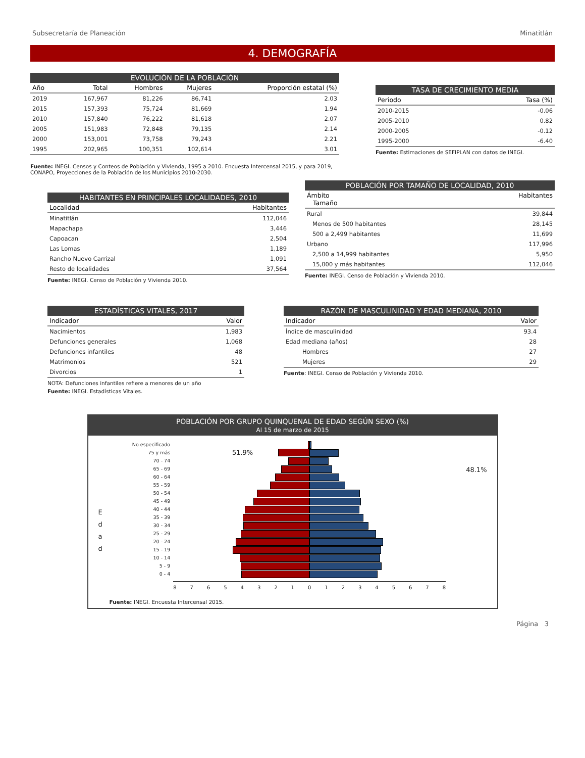Subsecretaría de Planeación Minatitlán
4. DEMOGRAFÍA
EVOLUCIÓN DE LA POBLACIÓN
| Año | Total | Hombres | Mujeres | Proporción estatal (%) |
| --- | --- | --- | --- | --- |
| 2019 | 167,967 | 81,226 | 86,741 | 2.03 |
| 2015 | 157,393 | 75,724 | 81,669 | 1.94 |
| 2010 | 157,840 | 76,222 | 81,618 | 2.07 |
| 2005 | 151,983 | 72,848 | 79,135 | 2.14 |
| 2000 | 153,001 | 73,758 | 79,243 | 2.21 |
| 1995 | 202,965 | 100,351 | 102,614 | 3.01 |
Fuente: INEGI. Censos y Conteos de Población y Vivienda, 1995 a 2010. Encuesta Intercensal 2015, y para 2019, CONAPO, Proyecciones de la Población de los Municipios 2010-2030.
TASA DE CRECIMIENTO MEDIA
| Periodo | Tasa (%) |
| --- | --- |
| 2010-2015 | -0.06 |
| 2005-2010 | 0.82 |
| 2000-2005 | -0.12 |
| 1995-2000 | -6.40 |
Fuente: Estimaciones de SEFIPLAN con datos de INEGI.
HABITANTES EN PRINCIPALES LOCALIDADES, 2010
| Localidad | Habitantes |
| --- | --- |
| Minatitlán | 112,046 |
| Mapachapa | 3,446 |
| Capoacan | 2,504 |
| Las Lomas | 1,189 |
| Rancho Nuevo Carrizal | 1,091 |
| Resto de localidades | 37,564 |
Fuente: INEGI. Censo de Población y Vivienda 2010.
POBLACIÓN POR TAMAÑO DE LOCALIDAD, 2010
| Ámbito Tamaño | Habitantes |
| --- | --- |
| Rural | 39,844 |
| Menos de 500 habitantes | 28,145 |
| 500 a 2,499 habitantes | 11,699 |
| Urbano | 117,996 |
| 2,500 a 14,999 habitantes | 5,950 |
| 15,000 y más habitantes | 112,046 |
Fuente: INEGI. Censo de Población y Vivienda 2010.
ESTADÍSTICAS VITALES, 2017
| Indicador | Valor |
| --- | --- |
| Nacimientos | 1,983 |
| Defunciones generales | 1,068 |
| Defunciones infantiles | 48 |
| Matrimonios | 521 |
| Divorcios | 1 |
NOTA: Defunciones infantiles refiere a menores de un año
Fuente: INEGI. Estadísticas Vitales.
RAZÓN DE MASCULINIDAD Y EDAD MEDIANA, 2010
| Indicador | Valor |
| --- | --- |
| Índice de masculinidad | 93.4 |
| Edad mediana (años) | 28 |
| Hombres | 27 |
| Mujeres | 29 |
Fuente: INEGI. Censo de Población y Vivienda 2010.
POBLACIÓN POR GRUPO QUINQUENAL DE EDAD SEGÚN SEXO (%)
Al 15 de marzo de 2015
E
d
a
d
No especificado
75 y más
70 - 74
65 - 69
60 - 64
55 - 59
50 - 54
45 - 49
40 - 44
35 - 39
30 - 34
25 - 29
20 - 24
15 - 19
10 - 14
5 - 9
0 - 4
51.9%
8 7 6 5 4 3 2 1 0 1 2 3 4 5 6 7 8
48.1%
Fuente: INEGI. Encuesta Intercensal 2015.
Página 3